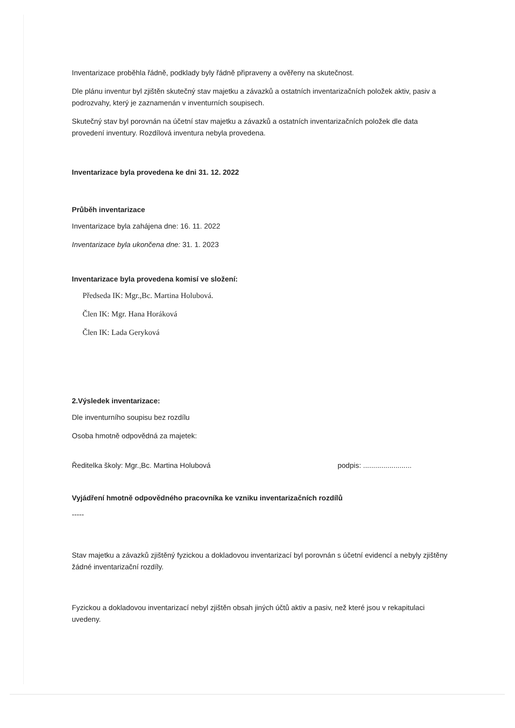Inventarizace proběhla řádně, podklady byly řádně připraveny a ověřeny na skutečnost.
Dle plánu inventur byl zjištěn skutečný stav majetku a závazků a ostatních inventarizačních položek aktiv, pasiv a podrozvahy, který je zaznamenán v inventurních soupisech.
Skutečný stav byl porovnán na účetní stav majetku a závazků a ostatních inventarizačních položek dle data provedení inventury. Rozdílová inventura nebyla provedena.
Inventarizace byla provedena ke dni 31. 12. 2022
Průběh inventarizace
Inventarizace byla zahájena dne: 16. 11. 2022
Inventarizace byla ukončena dne: 31. 1. 2023
Inventarizace byla provedena komisí ve složení:
Předseda IK: Mgr.,Bc. Martina Holubová.
Člen IK: Mgr. Hana Horáková
Člen IK: Lada Geryková
2.Výsledek inventarizace:
Dle inventurního soupisu bez rozdílu
Osoba hmotně odpovědná za majetek:
Ředitelka školy: Mgr.,Bc. Martina Holubová podpis: ........................
Vyjádření hmotně odpovědného pracovníka ke vzniku inventarizačních rozdílů
-----
Stav majetku a závazků zjištěný fyzickou a dokladovou inventarizací byl porovnán s účetní evidencí a nebyly zjištěny žádné inventarizační rozdíly.
Fyzickou a dokladovou inventarizací nebyl zjištěn obsah jiných účtů aktiv a pasiv, než které jsou v rekapitulaci uvedeny.